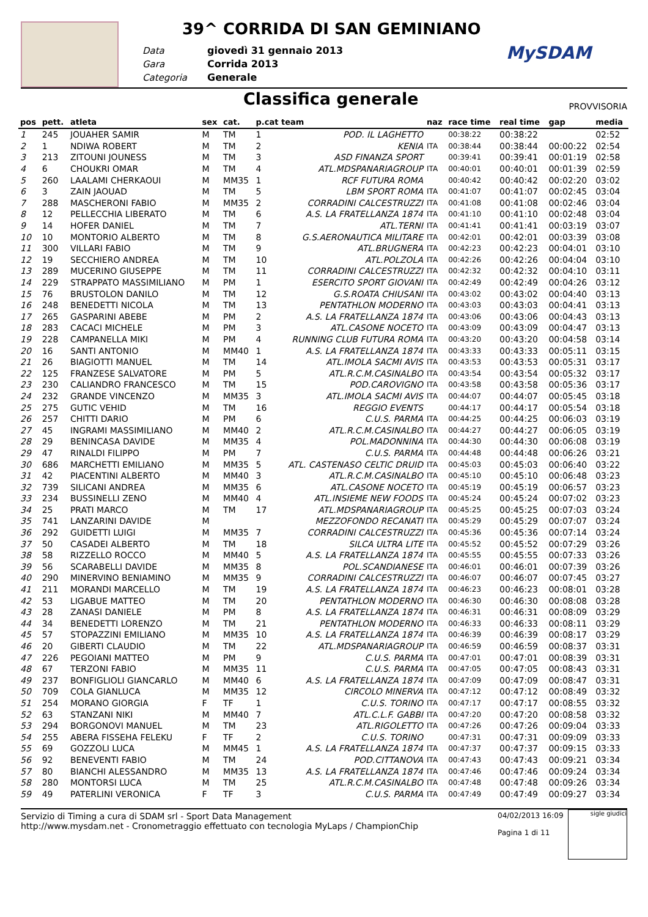39^ CORRIDA DI SAN GEMINIANO
Data giovedì 31 gennaio 2013
Gara Corrida 2013
Categoria Generale
MySDAM
Classifica generale PROVVISORIA
| pos | pett. | atleta | sex | cat. | p.cat team | | naz | race time | real time | gap | media |
| --- | --- | --- | --- | --- | --- | --- | --- | --- | --- | --- | --- |
| 1 | 245 | JOUAHER SAMIR | M | TM | 1 | POD. IL LAGHETTO | | 00:38:22 | 00:38:22 | | 02:52 |
| 2 | 1 | NDIWA ROBERT | M | TM | 2 | KENIA | ITA | 00:38:44 | 00:38:44 | 00:00:22 | 02:54 |
| 3 | 213 | ZITOUNI JOUNESS | M | TM | 3 | ASD FINANZA SPORT | | 00:39:41 | 00:39:41 | 00:01:19 | 02:58 |
| 4 | 6 | CHOUKRI OMAR | M | TM | 4 | ATL.MDSPANARIAGROUP | ITA | 00:40:01 | 00:40:01 | 00:01:39 | 02:59 |
| 5 | 260 | LAALAMI CHERKAOUI | M | MM35 | 1 | RCF FUTURA ROMA | | 00:40:42 | 00:40:42 | 00:02:20 | 03:02 |
| 6 | 3 | ZAIN JAOUAD | M | TM | 5 | LBM SPORT ROMA | ITA | 00:41:07 | 00:41:07 | 00:02:45 | 03:04 |
| 7 | 288 | MASCHERONI FABIO | M | MM35 | 2 | CORRADINI CALCESTRUZZI | ITA | 00:41:08 | 00:41:08 | 00:02:46 | 03:04 |
| 8 | 12 | PELLECCHIA LIBERATO | M | TM | 6 | A.S. LA FRATELLANZA 1874 | ITA | 00:41:10 | 00:41:10 | 00:02:48 | 03:04 |
| 9 | 14 | HOFER DANIEL | M | TM | 7 | ATL.TERNI | ITA | 00:41:41 | 00:41:41 | 00:03:19 | 03:07 |
| 10 | 10 | MONTORIO ALBERTO | M | TM | 8 | G.S.AERONAUTICA MILITARE | ITA | 00:42:01 | 00:42:01 | 00:03:39 | 03:08 |
| 11 | 300 | VILLARI FABIO | M | TM | 9 | ATL.BRUGNERA | ITA | 00:42:23 | 00:42:23 | 00:04:01 | 03:10 |
| 12 | 19 | SECCHIERO ANDREA | M | TM | 10 | ATL.POLZOLA | ITA | 00:42:26 | 00:42:26 | 00:04:04 | 03:10 |
| 13 | 289 | MUCERINO GIUSEPPE | M | TM | 11 | CORRADINI CALCESTRUZZI | ITA | 00:42:32 | 00:42:32 | 00:04:10 | 03:11 |
| 14 | 229 | STRAPPATO MASSIMILIANO | M | PM | 1 | ESERCITO SPORT GIOVANI | ITA | 00:42:49 | 00:42:49 | 00:04:26 | 03:12 |
| 15 | 76 | BRUSTOLON DANILO | M | TM | 12 | G.S.ROATA CHIUSANI | ITA | 00:43:02 | 00:43:02 | 00:04:40 | 03:13 |
| 16 | 248 | BENEDETTI NICOLA | M | TM | 13 | PENTATHLON MODERNO | ITA | 00:43:03 | 00:43:03 | 00:04:41 | 03:13 |
| 17 | 265 | GASPARINI ABEBE | M | PM | 2 | A.S. LA FRATELLANZA 1874 | ITA | 00:43:06 | 00:43:06 | 00:04:43 | 03:13 |
| 18 | 283 | CACACI MICHELE | M | PM | 3 | ATL.CASONE NOCETO | ITA | 00:43:09 | 00:43:09 | 00:04:47 | 03:13 |
| 19 | 228 | CAMPANELLA MIKI | M | PM | 4 | RUNNING CLUB FUTURA ROMA | ITA | 00:43:20 | 00:43:20 | 00:04:58 | 03:14 |
| 20 | 16 | SANTI ANTONIO | M | MM40 | 1 | A.S. LA FRATELLANZA 1874 | ITA | 00:43:33 | 00:43:33 | 00:05:11 | 03:15 |
| 21 | 26 | BIAGIOTTI MANUEL | M | TM | 14 | ATL.IMOLA SACMI AVIS | ITA | 00:43:53 | 00:43:53 | 00:05:31 | 03:17 |
| 22 | 125 | FRANZESE SALVATORE | M | PM | 5 | ATL.R.C.M.CASINALBO | ITA | 00:43:54 | 00:43:54 | 00:05:32 | 03:17 |
| 23 | 230 | CALIANDRO FRANCESCO | M | TM | 15 | POD.CAROVIGNO | ITA | 00:43:58 | 00:43:58 | 00:05:36 | 03:17 |
| 24 | 232 | GRANDE VINCENZO | M | MM35 | 3 | ATL.IMOLA SACMI AVIS | ITA | 00:44:07 | 00:44:07 | 00:05:45 | 03:18 |
| 25 | 275 | GUTIC VEHID | M | TM | 16 | REGGIO EVENTS | | 00:44:17 | 00:44:17 | 00:05:54 | 03:18 |
| 26 | 257 | CHITTI DARIO | M | PM | 6 | C.U.S. PARMA | ITA | 00:44:25 | 00:44:25 | 00:06:03 | 03:19 |
| 27 | 45 | INGRAMI MASSIMILIANO | M | MM40 | 2 | ATL.R.C.M.CASINALBO | ITA | 00:44:27 | 00:44:27 | 00:06:05 | 03:19 |
| 28 | 29 | BENINCASA DAVIDE | M | MM35 | 4 | POL.MADONNINA | ITA | 00:44:30 | 00:44:30 | 00:06:08 | 03:19 |
| 29 | 47 | RINALDI FILIPPO | M | PM | 7 | C.U.S. PARMA | ITA | 00:44:48 | 00:44:48 | 00:06:26 | 03:21 |
| 30 | 686 | MARCHETTI EMILIANO | M | MM35 | 5 | ATL. CASTENASO CELTIC DRUID | ITA | 00:45:03 | 00:45:03 | 00:06:40 | 03:22 |
| 31 | 42 | PIACENTINI ALBERTO | M | MM40 | 3 | ATL.R.C.M.CASINALBO | ITA | 00:45:10 | 00:45:10 | 00:06:48 | 03:23 |
| 32 | 739 | SILICANI ANDREA | M | MM35 | 6 | ATL.CASONE NOCETO | ITA | 00:45:19 | 00:45:19 | 00:06:57 | 03:23 |
| 33 | 234 | BUSSINELLI ZENO | M | MM40 | 4 | ATL.INSIEME NEW FOODS | ITA | 00:45:24 | 00:45:24 | 00:07:02 | 03:23 |
| 34 | 25 | PRATI MARCO | M | TM | 17 | ATL.MDSPANARIAGROUP | ITA | 00:45:25 | 00:45:25 | 00:07:03 | 03:24 |
| 35 | 741 | LANZARINI DAVIDE | M | | | MEZZOFONDO RECANATI | ITA | 00:45:29 | 00:45:29 | 00:07:07 | 03:24 |
| 36 | 292 | GUIDETTI LUIGI | M | MM35 | 7 | CORRADINI CALCESTRUZZI | ITA | 00:45:36 | 00:45:36 | 00:07:14 | 03:24 |
| 37 | 50 | CASADEI ALBERTO | M | TM | 18 | SILCA ULTRA LITE | ITA | 00:45:52 | 00:45:52 | 00:07:29 | 03:26 |
| 38 | 58 | RIZZELLO ROCCO | M | MM40 | 5 | A.S. LA FRATELLANZA 1874 | ITA | 00:45:55 | 00:45:55 | 00:07:33 | 03:26 |
| 39 | 56 | SCARABELLI DAVIDE | M | MM35 | 8 | POL.SCANDIANESE | ITA | 00:46:01 | 00:46:01 | 00:07:39 | 03:26 |
| 40 | 290 | MINERVINO BENIAMINO | M | MM35 | 9 | CORRADINI CALCESTRUZZI | ITA | 00:46:07 | 00:46:07 | 00:07:45 | 03:27 |
| 41 | 211 | MORANDI MARCELLO | M | TM | 19 | A.S. LA FRATELLANZA 1874 | ITA | 00:46:23 | 00:46:23 | 00:08:01 | 03:28 |
| 42 | 53 | LIGABUE MATTEO | M | TM | 20 | PENTATHLON MODERNO | ITA | 00:46:30 | 00:46:30 | 00:08:08 | 03:28 |
| 43 | 28 | ZANASI DANIELE | M | PM | 8 | A.S. LA FRATELLANZA 1874 | ITA | 00:46:31 | 00:46:31 | 00:08:09 | 03:29 |
| 44 | 34 | BENEDETTI LORENZO | M | TM | 21 | PENTATHLON MODERNO | ITA | 00:46:33 | 00:46:33 | 00:08:11 | 03:29 |
| 45 | 57 | STOPAZZINI EMILIANO | M | MM35 | 10 | A.S. LA FRATELLANZA 1874 | ITA | 00:46:39 | 00:46:39 | 00:08:17 | 03:29 |
| 46 | 20 | GIBERTI CLAUDIO | M | TM | 22 | ATL.MDSPANARIAGROUP | ITA | 00:46:59 | 00:46:59 | 00:08:37 | 03:31 |
| 47 | 226 | PEGOIANI MATTEO | M | PM | 9 | C.U.S. PARMA | ITA | 00:47:01 | 00:47:01 | 00:08:39 | 03:31 |
| 48 | 67 | TERZONI FABIO | M | MM35 | 11 | C.U.S. PARMA | ITA | 00:47:05 | 00:47:05 | 00:08:43 | 03:31 |
| 49 | 237 | BONFIGLIOLI GIANCARLO | M | MM40 | 6 | A.S. LA FRATELLANZA 1874 | ITA | 00:47:09 | 00:47:09 | 00:08:47 | 03:31 |
| 50 | 709 | COLA GIANLUCA | M | MM35 | 12 | CIRCOLO MINERVA | ITA | 00:47:12 | 00:47:12 | 00:08:49 | 03:32 |
| 51 | 254 | MORANO GIORGIA | F | TF | 1 | C.U.S. TORINO | ITA | 00:47:17 | 00:47:17 | 00:08:55 | 03:32 |
| 52 | 63 | STANZANI NIKI | M | MM40 | 7 | ATL.C.L.F. GABBI | ITA | 00:47:20 | 00:47:20 | 00:08:58 | 03:32 |
| 53 | 294 | BORGONOVI MANUEL | M | TM | 23 | ATL.RIGOLETTO | ITA | 00:47:26 | 00:47:26 | 00:09:04 | 03:33 |
| 54 | 255 | ABERA FISSEHA FELEKU | F | TF | 2 | C.U.S. TORINO | | 00:47:31 | 00:47:31 | 00:09:09 | 03:33 |
| 55 | 69 | GOZZOLI LUCA | M | MM45 | 1 | A.S. LA FRATELLANZA 1874 | ITA | 00:47:37 | 00:47:37 | 00:09:15 | 03:33 |
| 56 | 92 | BENEVENTI FABIO | M | TM | 24 | POD.CITTANOVA | ITA | 00:47:43 | 00:47:43 | 00:09:21 | 03:34 |
| 57 | 80 | BIANCHI ALESSANDRO | M | MM35 | 13 | A.S. LA FRATELLANZA 1874 | ITA | 00:47:46 | 00:47:46 | 00:09:24 | 03:34 |
| 58 | 280 | MONTORSI LUCA | M | TM | 25 | ATL.R.C.M.CASINALBO | ITA | 00:47:48 | 00:47:48 | 00:09:26 | 03:34 |
| 59 | 49 | PATERLINI VERONICA | F | TF | 3 | C.U.S. PARMA | ITA | 00:47:49 | 00:47:49 | 00:09:27 | 03:34 |
Servizio di Timing a cura di SDAM srl - Sport Data Management
http://www.mysdam.net - Cronometraggio effettuato con tecnologia MyLaps / ChampionChip
04/02/2013 16:09
Pagina 1 di 11
sigle giudici